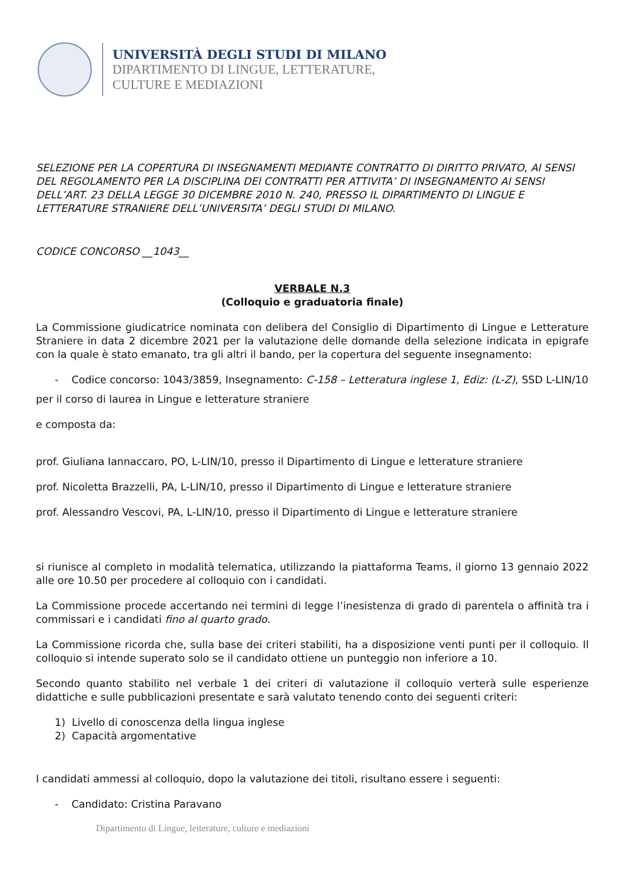UNIVERSITÀ DEGLI STUDI DI MILANO
DIPARTIMENTO DI LINGUE, LETTERATURE,
CULTURE E MEDIAZIONI
SELEZIONE PER LA COPERTURA DI INSEGNAMENTI MEDIANTE CONTRATTO DI DIRITTO PRIVATO, AI SENSI DEL REGOLAMENTO PER LA DISCIPLINA DEI CONTRATTI PER ATTIVITA’ DI INSEGNAMENTO AI SENSI DELL’ART. 23 DELLA LEGGE 30 DICEMBRE 2010 N. 240, PRESSO IL DIPARTIMENTO DI LINGUE E LETTERATURE STRANIERE DELL’UNIVERSITA’ DEGLI STUDI DI MILANO.
CODICE CONCORSO __1043__
VERBALE N.3
(Colloquio e graduatoria finale)
La Commissione giudicatrice nominata con delibera del Consiglio di Dipartimento di Lingue e Letterature Straniere in data 2 dicembre 2021 per la valutazione delle domande della selezione indicata in epigrafe con la quale è stato emanato, tra gli altri il bando, per la copertura del seguente insegnamento:
- Codice concorso: 1043/3859, Insegnamento: C-158 – Letteratura inglese 1, Ediz: (L-Z), SSD L-LIN/10
per il corso di laurea in Lingue e letterature straniere
e composta da:
prof. Giuliana Iannaccaro, PO, L-LIN/10, presso il Dipartimento di Lingue e letterature straniere
prof. Nicoletta Brazzelli, PA, L-LIN/10, presso il Dipartimento di Lingue e letterature straniere
prof. Alessandro Vescovi, PA, L-LIN/10, presso il Dipartimento di Lingue e letterature straniere
si riunisce al completo in modalità telematica, utilizzando la piattaforma Teams, il giorno 13 gennaio 2022 alle ore 10.50 per procedere al colloquio con i candidati.
La Commissione procede accertando nei termini di legge l’inesistenza di grado di parentela o affinità tra i commissari e i candidati fino al quarto grado.
La Commissione ricorda che, sulla base dei criteri stabiliti, ha a disposizione venti punti per il colloquio. Il colloquio si intende superato solo se il candidato ottiene un punteggio non inferiore a 10.
Secondo quanto stabilito nel verbale 1 dei criteri di valutazione il colloquio verterà sulle esperienze didattiche e sulle pubblicazioni presentate e sarà valutato tenendo conto dei seguenti criteri:
1) Livello di conoscenza della lingua inglese
2) Capacità argomentative
I candidati ammessi al colloquio, dopo la valutazione dei titoli, risultano essere i seguenti:
- Candidato: Cristina Paravano
Dipartimento di Lingue, letterature, culture e mediazioni